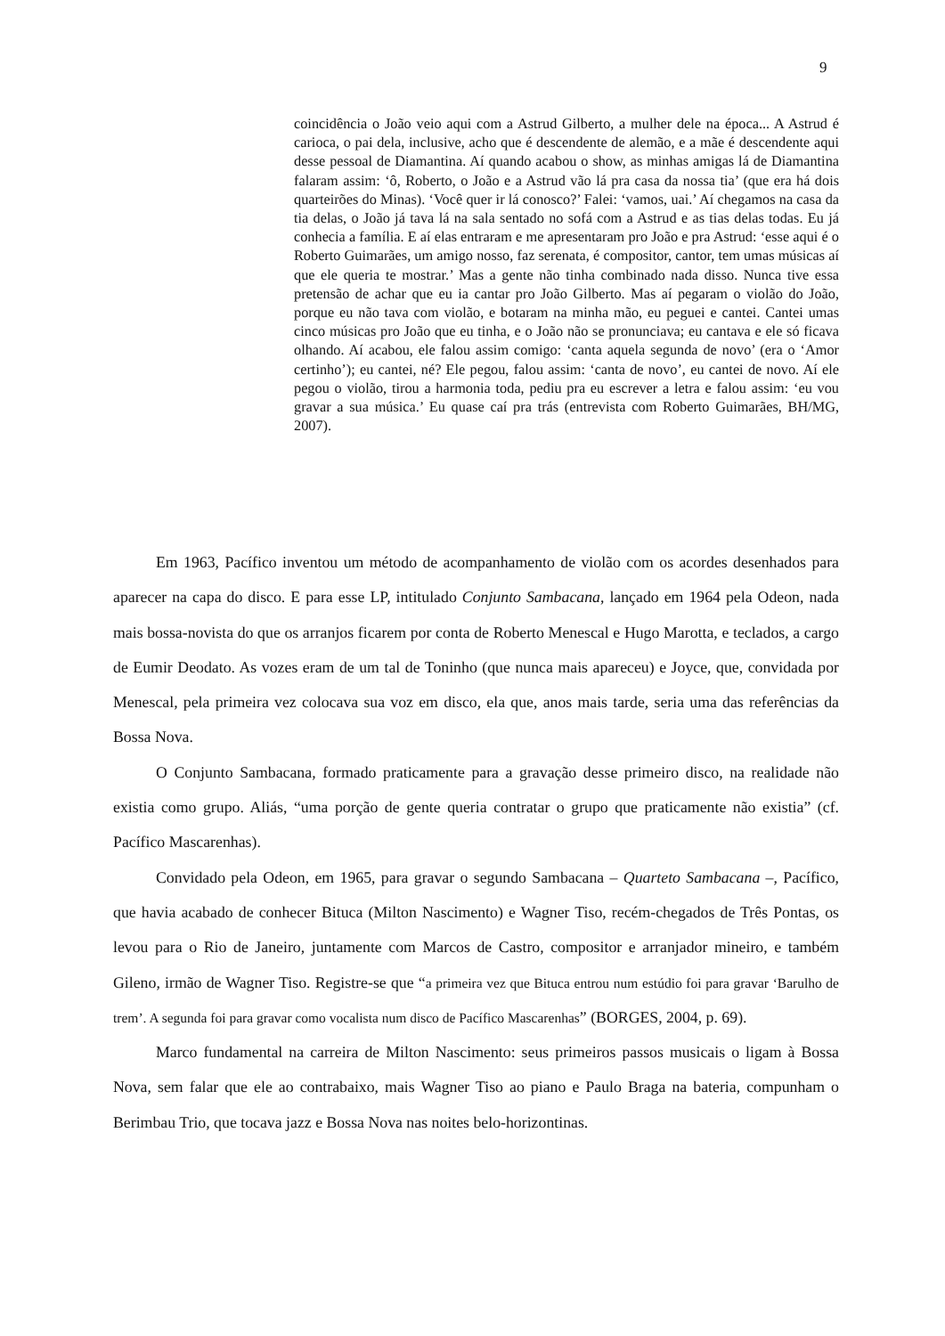9
coincidência o João veio aqui com a Astrud Gilberto, a mulher dele na época... A Astrud é carioca, o pai dela, inclusive, acho que é descendente de alemão, e a mãe é descendente aqui desse pessoal de Diamantina. Aí quando acabou o show, as minhas amigas lá de Diamantina falaram assim: ‘ô, Roberto, o João e a Astrud vão lá pra casa da nossa tia’ (que era há dois quarteirões do Minas). ‘Você quer ir lá conosco?’ Falei: ‘vamos, uai.’ Aí chegamos na casa da tia delas, o João já tava lá na sala sentado no sofá com a Astrud e as tias delas todas. Eu já conhecia a família. E aí elas entraram e me apresentaram pro João e pra Astrud: ‘esse aqui é o Roberto Guimarães, um amigo nosso, faz serenata, é compositor, cantor, tem umas músicas aí que ele queria te mostrar.’ Mas a gente não tinha combinado nada disso. Nunca tive essa pretensão de achar que eu ia cantar pro João Gilberto. Mas aí pegaram o violão do João, porque eu não tava com violão, e botaram na minha mão, eu peguei e cantei. Cantei umas cinco músicas pro João que eu tinha, e o João não se pronunciava; eu cantava e ele só ficava olhando. Aí acabou, ele falou assim comigo: ‘canta aquela segunda de novo’ (era o ‘Amor certinho’); eu cantei, né? Ele pegou, falou assim: ‘canta de novo’, eu cantei de novo. Aí ele pegou o violão, tirou a harmonia toda, pediu pra eu escrever a letra e falou assim: ‘eu vou gravar a sua música.’ Eu quase caí pra trás (entrevista com Roberto Guimarães, BH/MG, 2007).
Em 1963, Pacífico inventou um método de acompanhamento de violão com os acordes desenhados para aparecer na capa do disco. E para esse LP, intitulado Conjunto Sambacana, lançado em 1964 pela Odeon, nada mais bossa-novista do que os arranjos ficarem por conta de Roberto Menescal e Hugo Marotta, e teclados, a cargo de Eumir Deodato. As vozes eram de um tal de Toninho (que nunca mais apareceu) e Joyce, que, convidada por Menescal, pela primeira vez colocava sua voz em disco, ela que, anos mais tarde, seria uma das referências da Bossa Nova.
O Conjunto Sambacana, formado praticamente para a gravação desse primeiro disco, na realidade não existia como grupo. Aliás, “uma porção de gente queria contratar o grupo que praticamente não existia” (cf. Pacífico Mascarenhas).
Convidado pela Odeon, em 1965, para gravar o segundo Sambacana – Quarteto Sambacana –, Pacífico, que havia acabado de conhecer Bituca (Milton Nascimento) e Wagner Tiso, recém-chegados de Três Pontas, os levou para o Rio de Janeiro, juntamente com Marcos de Castro, compositor e arranjador mineiro, e também Gileno, irmão de Wagner Tiso. Registre-se que “a primeira vez que Bituca entrou num estúdio foi para gravar ‘Barulho de trem’. A segunda foi para gravar como vocalista num disco de Pacífico Mascarenhas” (BORGES, 2004, p. 69).
Marco fundamental na carreira de Milton Nascimento: seus primeiros passos musicais o ligam à Bossa Nova, sem falar que ele ao contrabaixo, mais Wagner Tiso ao piano e Paulo Braga na bateria, compunham o Berimbau Trio, que tocava jazz e Bossa Nova nas noites belo-horizontinas.